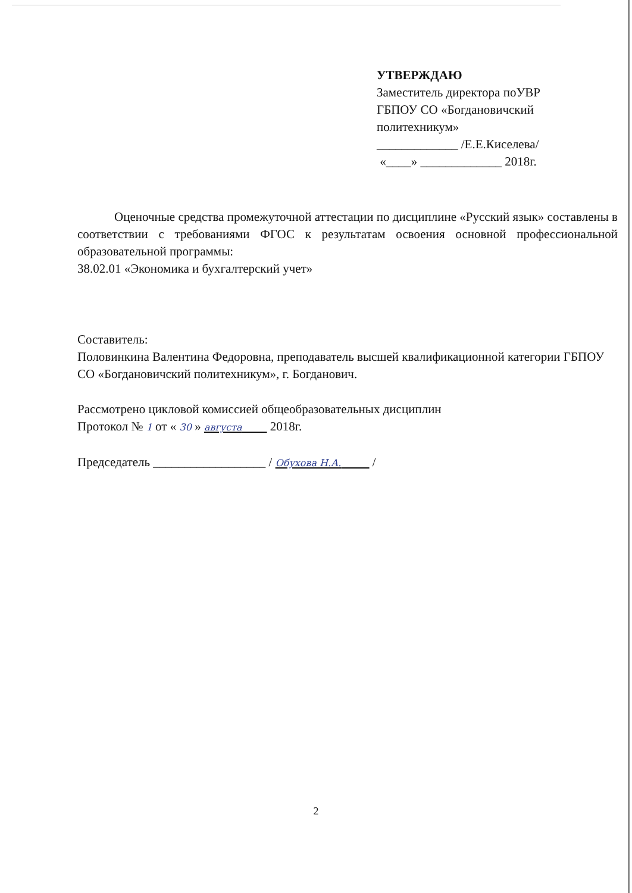УТВЕРЖДАЮ
Заместитель директора поУВР
ГБПОУ СО «Богдановичский
политехникум»
_____________ /Е.Е.Киселева/
«____» _____________ 2018г.
Оценочные средства промежуточной аттестации по дисциплине «Русский язык» составлены в соответствии с требованиями ФГОС к результатам освоения основной профессиональной образовательной программы:
38.02.01 «Экономика и бухгалтерский учет»
Составитель:
Половинкина Валентина Федоровна, преподаватель высшей квалификационной категории ГБПОУ СО «Богдановичский политехникум», г. Богданович.
Рассмотрено цикловой комиссией общеобразовательных дисциплин
Протокол № 1 от « 30 » августа 2018г.
Председатель __________________ / Обухова Н.А. /
2